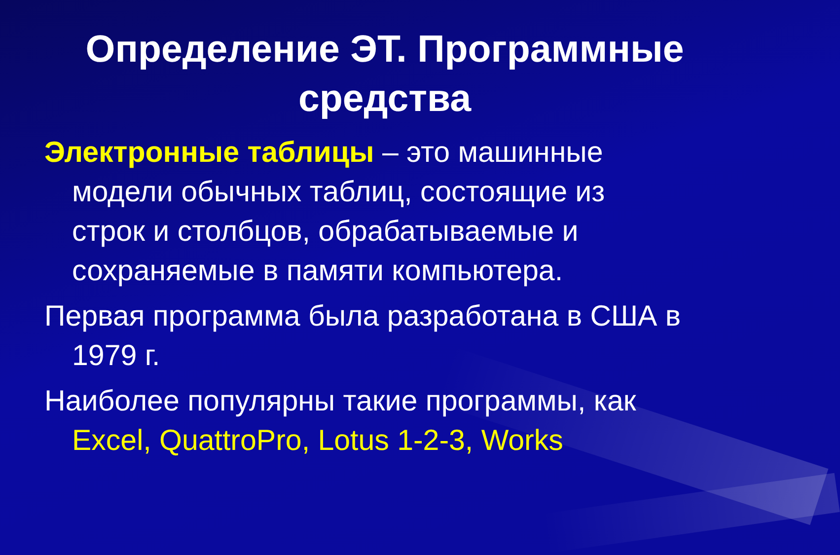Определение ЭТ. Программные средства
Электронные таблицы – это машинные модели обычных таблиц, состоящие из строк и столбцов, обрабатываемые и сохраняемые в памяти компьютера.
Первая программа была разработана в США в 1979 г.
Наиболее популярны такие программы, как Excel, QuattroPro, Lotus 1-2-3, Works